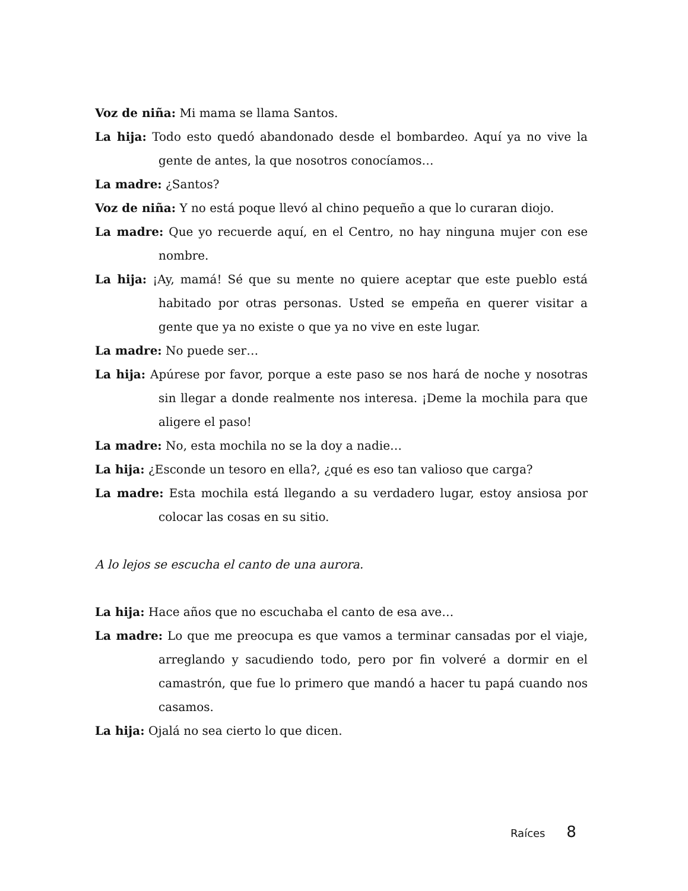Voz de niña: Mi mama se llama Santos.
La hija: Todo esto quedó abandonado desde el bombardeo. Aquí ya no vive la gente de antes, la que nosotros conocíamos…
La madre: ¿Santos?
Voz de niña: Y no está poque llevó al chino pequeño a que lo curaran diojo.
La madre: Que yo recuerde aquí, en el Centro, no hay ninguna mujer con ese nombre.
La hija: ¡Ay, mamá! Sé que su mente no quiere aceptar que este pueblo está habitado por otras personas. Usted se empeña en querer visitar a gente que ya no existe o que ya no vive en este lugar.
La madre: No puede ser…
La hija: Apúrese por favor, porque a este paso se nos hará de noche y nosotras sin llegar a donde realmente nos interesa. ¡Deme la mochila para que aligere el paso!
La madre: No, esta mochila no se la doy a nadie…
La hija: ¿Esconde un tesoro en ella?, ¿qué es eso tan valioso que carga?
La madre: Esta mochila está llegando a su verdadero lugar, estoy ansiosa por colocar las cosas en su sitio.
A lo lejos se escucha el canto de una aurora.
La hija: Hace años que no escuchaba el canto de esa ave…
La madre: Lo que me preocupa es que vamos a terminar cansadas por el viaje, arreglando y sacudiendo todo, pero por fin volveré a dormir en el camastrón, que fue lo primero que mandó a hacer tu papá cuando nos casamos.
La hija: Ojalá no sea cierto lo que dicen.
Raíces 8